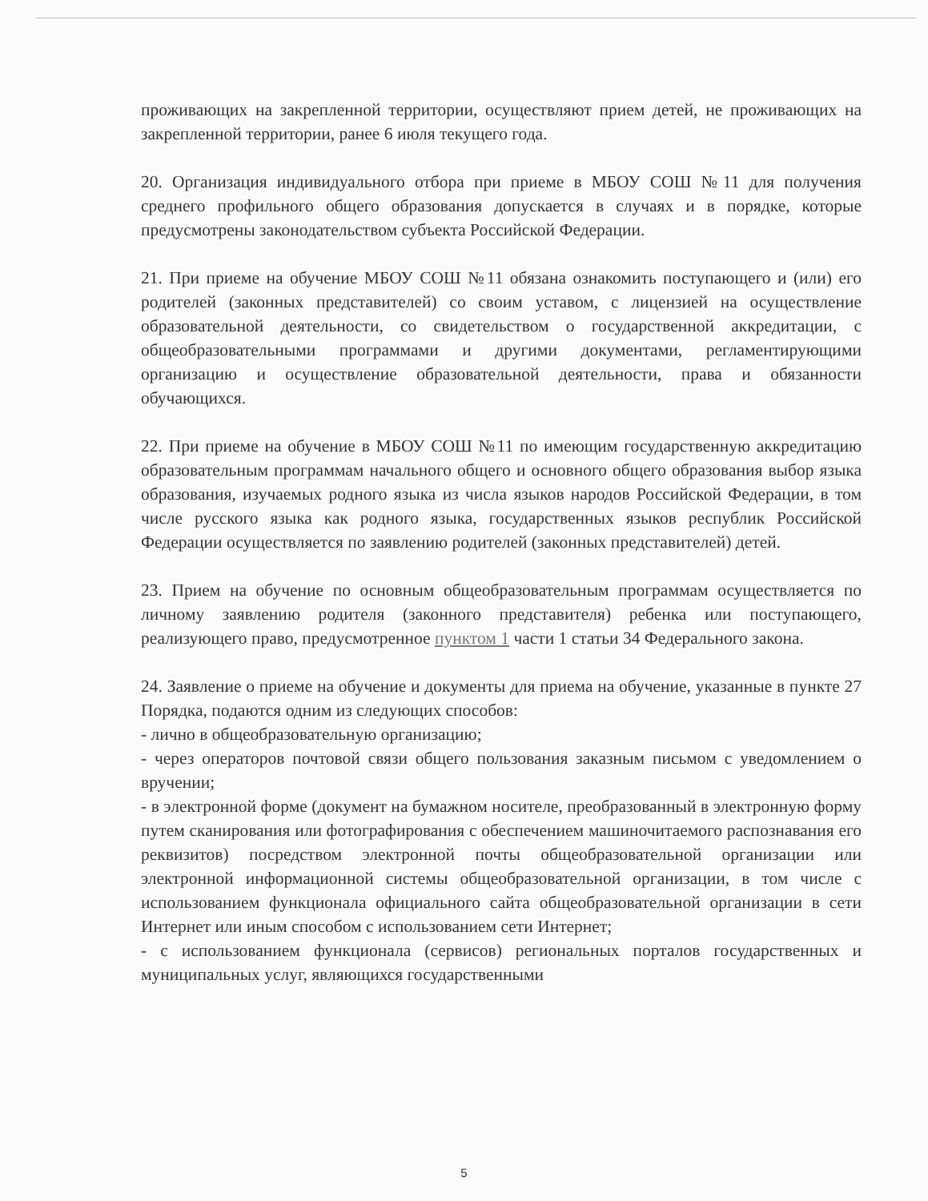проживающих на закрепленной территории, осуществляют прием детей, не проживающих на закрепленной территории, ранее 6 июля текущего года.
20. Организация индивидуального отбора при приеме в МБОУ СОШ №11 для получения среднего профильного общего образования допускается в случаях и в порядке, которые предусмотрены законодательством субъекта Российской Федерации.
21. При приеме на обучение МБОУ СОШ №11 обязана ознакомить поступающего и (или) его родителей (законных представителей) со своим уставом, с лицензией на осуществление образовательной деятельности, со свидетельством о государственной аккредитации, с общеобразовательными программами и другими документами, регламентирующими организацию и осуществление образовательной деятельности, права и обязанности обучающихся.
22. При приеме на обучение в МБОУ СОШ №11 по имеющим государственную аккредитацию образовательным программам начального общего и основного общего образования выбор языка образования, изучаемых родного языка из числа языков народов Российской Федерации, в том числе русского языка как родного языка, государственных языков республик Российской Федерации осуществляется по заявлению родителей (законных представителей) детей.
23. Прием на обучение по основным общеобразовательным программам осуществляется по личному заявлению родителя (законного представителя) ребенка или поступающего, реализующего право, предусмотренное пунктом 1 части 1 статьи 34 Федерального закона.
24. Заявление о приеме на обучение и документы для приема на обучение, указанные в пункте 27 Порядка, подаются одним из следующих способов:
- лично в общеобразовательную организацию;
- через операторов почтовой связи общего пользования заказным письмом с уведомлением о вручении;
- в электронной форме (документ на бумажном носителе, преобразованный в электронную форму путем сканирования или фотографирования с обеспечением машиночитаемого распознавания его реквизитов) посредством электронной почты общеобразовательной организации или электронной информационной системы общеобразовательной организации, в том числе с использованием функционала официального сайта общеобразовательной организации в сети Интернет или иным способом с использованием сети Интернет;
- с использованием функционала (сервисов) региональных порталов государственных и муниципальных услуг, являющихся государственными
5